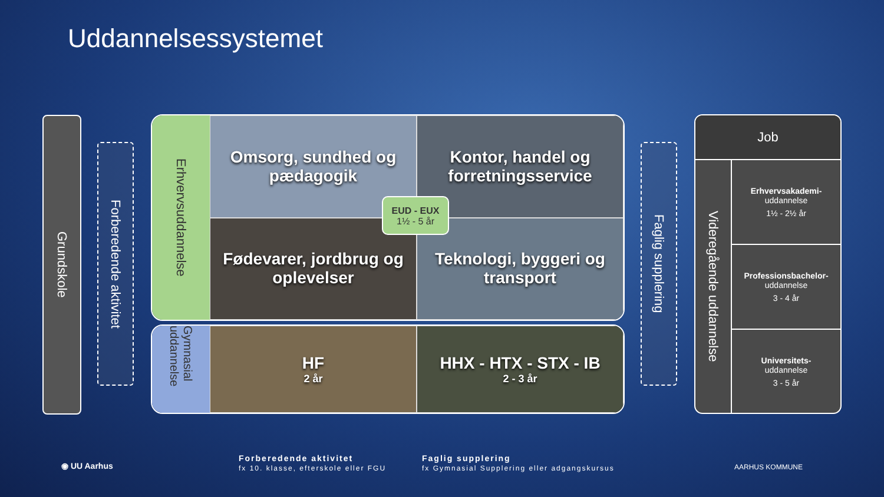Uddannelsessystemet
Grundskole
Forberedende aktivitet
Erhvervsuddannelse
Omsorg, sundhed og pædagogik
Kontor, handel og forretningsservice
Fødevarer, jordbrug og oplevelser
Teknologi, byggeri og transport
EUD - EUX
1½ - 5 år
Gymnasial uddannelse
HF
2 år
HHX - HTX - STX - IB
2 - 3 år
Faglig supplering
Job
Videregående uddannelse
Erhvervsakademi-
uddannelse
1½ - 2½ år
Professionsbachelor-
uddannelse
3 - 4 år
Universitets-
uddannelse
3 - 5 år
◉ UU Aarhus
Forberedende aktivitet
fx 10. klasse, efterskole eller FGU
Faglig supplering
fx Gymnasial Supplering eller adgangskursus
AARHUS KOMMUNE